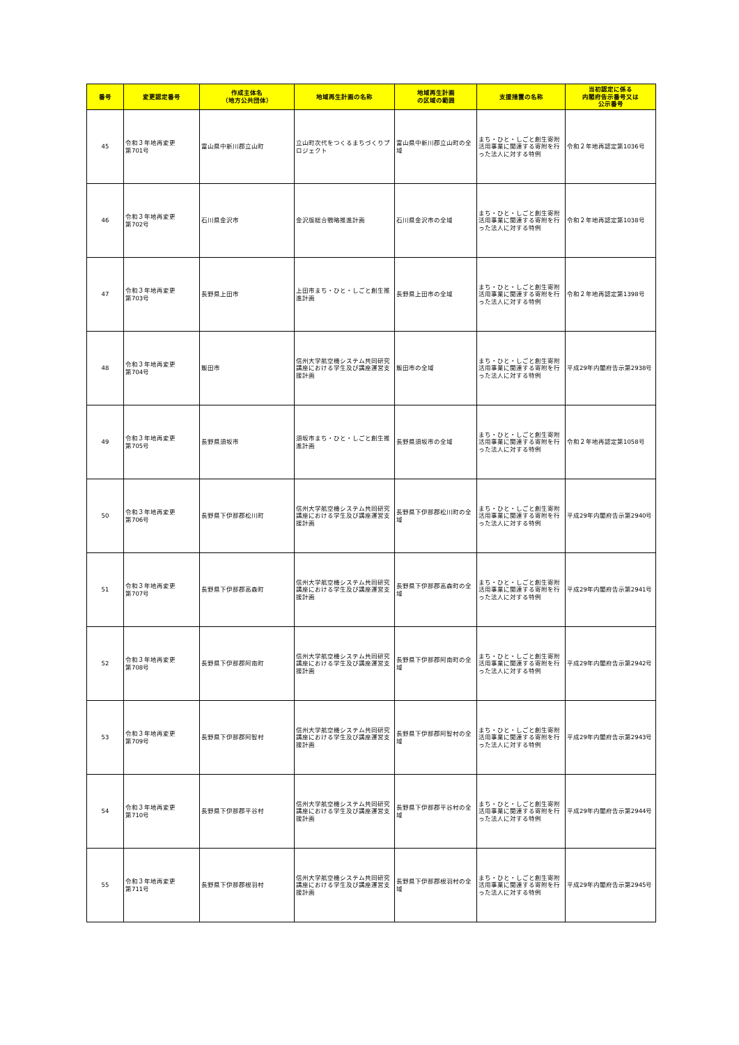| 番号 | 変更認定番号 | 作成主体名 （地方公共団体） | 地域再生計画の名称 | 地域再生計画 の区域の範囲 | 支援措置の名称 | 当初認定に係る 内閣府告示番号又は 公示番号 |
| --- | --- | --- | --- | --- | --- | --- |
| 45 | 令和３年地再変更 第701号 | 富山県中新川郡立山町 | 立山町次代をつくるまちづくりプロジェクト | 富山県中新川郡立山町の全域 | まち・ひと・しごと創生寄附活用事業に関連する寄附を行った法人に対する特例 | 令和２年地再認定第1036号 |
| 46 | 令和３年地再変更 第702号 | 石川県金沢市 | 金沢版総合戦略推進計画 | 石川県金沢市の全域 | まち・ひと・しごと創生寄附活用事業に関連する寄附を行った法人に対する特例 | 令和２年地再認定第1038号 |
| 47 | 令和３年地再変更 第703号 | 長野県上田市 | 上田市まち・ひと・しごと創生推進計画 | 長野県上田市の全域 | まち・ひと・しごと創生寄附活用事業に関連する寄附を行った法人に対する特例 | 令和２年地再認定第1398号 |
| 48 | 令和３年地再変更 第704号 | 飯田市 | 信州大学航空機システム共同研究講座における学生及び講座運営支援計画 | 飯田市の全域 | まち・ひと・しごと創生寄附活用事業に関連する寄附を行った法人に対する特例 | 平成29年内閣府告示第2938号 |
| 49 | 令和３年地再変更 第705号 | 長野県須坂市 | 須坂市まち・ひと・しごと創生推進計画 | 長野県須坂市の全域 | まち・ひと・しごと創生寄附活用事業に関連する寄附を行った法人に対する特例 | 令和２年地再認定第1058号 |
| 50 | 令和３年地再変更 第706号 | 長野県下伊那郡松川町 | 信州大学航空機システム共同研究講座における学生及び講座運営支援計画 | 長野県下伊那郡松川町の全域 | まち・ひと・しごと創生寄附活用事業に関連する寄附を行った法人に対する特例 | 平成29年内閣府告示第2940号 |
| 51 | 令和３年地再変更 第707号 | 長野県下伊那郡高森町 | 信州大学航空機システム共同研究講座における学生及び講座運営支援計画 | 長野県下伊那郡高森町の全域 | まち・ひと・しごと創生寄附活用事業に関連する寄附を行った法人に対する特例 | 平成29年内閣府告示第2941号 |
| 52 | 令和３年地再変更 第708号 | 長野県下伊那郡阿南町 | 信州大学航空機システム共同研究講座における学生及び講座運営支援計画 | 長野県下伊那郡阿南町の全域 | まち・ひと・しごと創生寄附活用事業に関連する寄附を行った法人に対する特例 | 平成29年内閣府告示第2942号 |
| 53 | 令和３年地再変更 第709号 | 長野県下伊那郡阿智村 | 信州大学航空機システム共同研究講座における学生及び講座運営支援計画 | 長野県下伊那郡阿智村の全域 | まち・ひと・しごと創生寄附活用事業に関連する寄附を行った法人に対する特例 | 平成29年内閣府告示第2943号 |
| 54 | 令和３年地再変更 第710号 | 長野県下伊那郡平谷村 | 信州大学航空機システム共同研究講座における学生及び講座運営支援計画 | 長野県下伊那郡平谷村の全域 | まち・ひと・しごと創生寄附活用事業に関連する寄附を行った法人に対する特例 | 平成29年内閣府告示第2944号 |
| 55 | 令和３年地再変更 第711号 | 長野県下伊那郡根羽村 | 信州大学航空機システム共同研究講座における学生及び講座運営支援計画 | 長野県下伊那郡根羽村の全域 | まち・ひと・しごと創生寄附活用事業に関連する寄附を行った法人に対する特例 | 平成29年内閣府告示第2945号 |